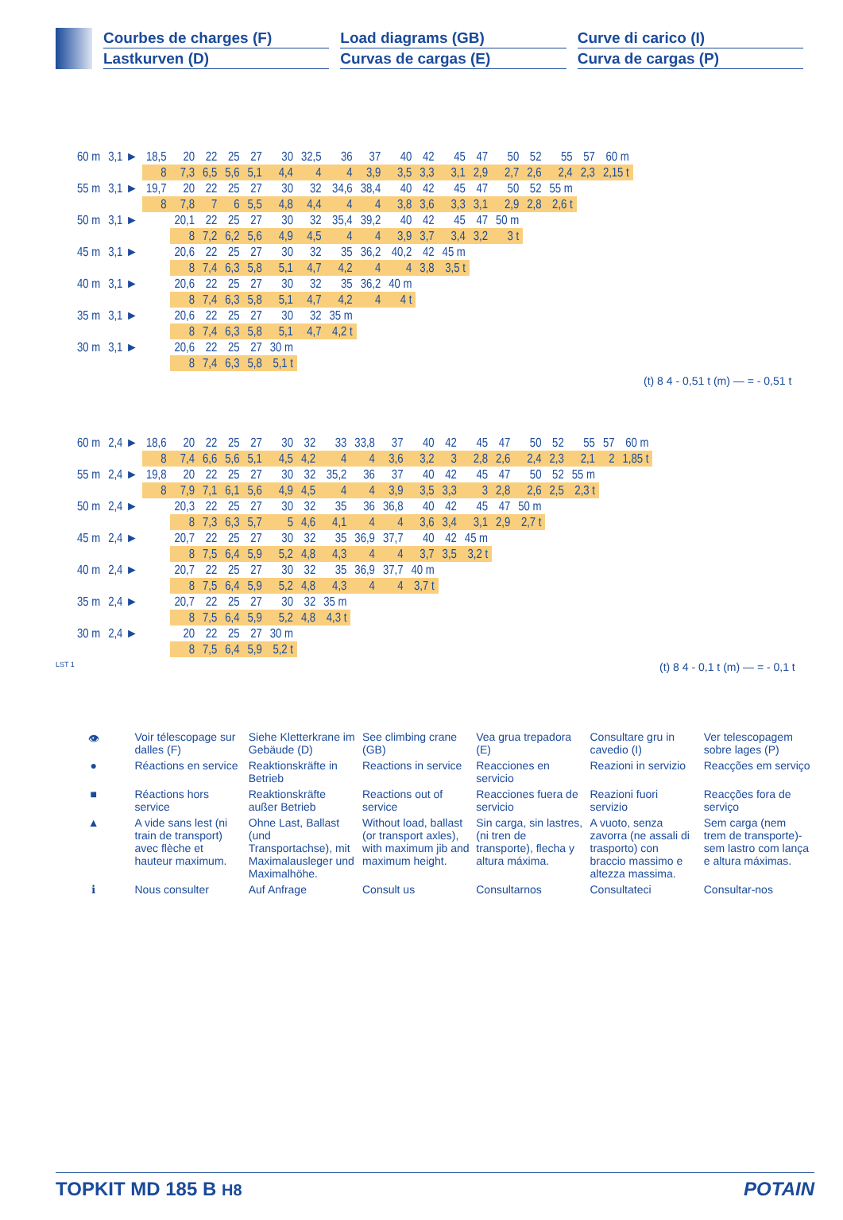Courbes de charges (F)
Lastkurven (D)
Load diagrams (GB)
Curvas de cargas (E)
Curve di carico (I)
Curva de cargas (P)
| 60 m | 3,1 ► | 18,5 | 20 | 22 | 25 | 27 | 30 | 32,5 | 36 | 37 | 40 | 42 | 45 | 47 | 50 | 52 | 55 | 57 | 60 m |
| | | 8 | 7,3 | 6,5 | 5,6 | 5,1 | 4,4 | 4 | 4 | 3,9 | 3,5 | 3,3 | 3,1 | 2,9 | 2,7 | 2,6 | 2,4 | 2,3 | 2,15 t |
| 55 m | 3,1 ► | 19,7 | 20 | 22 | 25 | 27 | 30 | 32 | 34,6 | 38,4 | 40 | 42 | 45 | 47 | 50 | 52 | 55 m | | |
| | | 8 | 7,8 | 7 | 6 | 5,5 | 4,8 | 4,4 | 4 | 4 | 3,8 | 3,6 | 3,3 | 3,1 | 2,9 | 2,8 | 2,6 t | | |
| 50 m | 3,1 ► | | 20,1 | 22 | 25 | 27 | 30 | 32 | 35,4 | 39,2 | 40 | 42 | 45 | 47 | 50 m | | | | |
| | | | 8 | 7,2 | 6,2 | 5,6 | 4,9 | 4,5 | 4 | 4 | 3,9 | 3,7 | 3,4 | 3,2 | 3 t | | | | |
| 45 m | 3,1 ► | | 20,6 | 22 | 25 | 27 | 30 | 32 | 35 | 36,2 | 40,2 | 42 | 45 m | | | | | | |
| | | | 8 | 7,4 | 6,3 | 5,8 | 5,1 | 4,7 | 4,2 | 4 | 4 | 3,8 | 3,5 t | | | | | | |
| 40 m | 3,1 ► | | 20,6 | 22 | 25 | 27 | 30 | 32 | 35 | 36,2 | 40 m | | | | | | | | |
| | | | 8 | 7,4 | 6,3 | 5,8 | 5,1 | 4,7 | 4,2 | 4 | 4 t | | | | | | | | |
| 35 m | 3,1 ► | | 20,6 | 22 | 25 | 27 | 30 | 32 | 35 m | | | | | | | | | | |
| | | | 8 | 7,4 | 6,3 | 5,8 | 5,1 | 4,7 | 4,2 t | | | | | | | | | | |
| 30 m | 3,1 ► | | 20,6 | 22 | 25 | 27 | 30 m | | | | | | | | | | | | |
| | | | 8 | 7,4 | 6,3 | 5,8 | 5,1 t | | | | | | | | | | | | |
(t) 8 4 - 0,51 t (m) — = - 0,51 t
| 60 m | 2,4 ► | 18,6 | 20 | 22 | 25 | 27 | 30 | 32 | 33 | 33,8 | 37 | 40 | 42 | 45 | 47 | 50 | 52 | 55 | 57 | 60 m |
| | | 8 | 7,4 | 6,6 | 5,6 | 5,1 | 4,5 | 4,2 | 4 | 4 | 3,6 | 3,2 | 3 | 2,8 | 2,6 | 2,4 | 2,3 | 2,1 | 2 | 1,85 t |
| 55 m | 2,4 ► | 19,8 | 20 | 22 | 25 | 27 | 30 | 32 | 35,2 | 36 | 37 | 40 | 42 | 45 | 47 | 50 | 52 | 55 m | | |
| | | 8 | 7,9 | 7,1 | 6,1 | 5,6 | 4,9 | 4,5 | 4 | 4 | 3,9 | 3,5 | 3,3 | 3 | 2,8 | 2,6 | 2,5 | 2,3 t | | |
| 50 m | 2,4 ► | | 20,3 | 22 | 25 | 27 | 30 | 32 | 35 | 36 | 36,8 | 40 | 42 | 45 | 47 | 50 m | | | | |
| | | | 8 | 7,3 | 6,3 | 5,7 | 5 | 4,6 | 4,1 | 4 | 4 | 3,6 | 3,4 | 3,1 | 2,9 | 2,7 t | | | | |
| 45 m | 2,4 ► | | 20,7 | 22 | 25 | 27 | 30 | 32 | 35 | 36,9 | 37,7 | 40 | 42 | 45 m | | | | | | |
| | | | 8 | 7,5 | 6,4 | 5,9 | 5,2 | 4,8 | 4,3 | 4 | 4 | 3,7 | 3,5 | 3,2 t | | | | | | |
| 40 m | 2,4 ► | | 20,7 | 22 | 25 | 27 | 30 | 32 | 35 | 36,9 | 37,7 | 40 m | | | | | | | | |
| | | | 8 | 7,5 | 6,4 | 5,9 | 5,2 | 4,8 | 4,3 | 4 | 4 | 3,7 t | | | | | | | | |
| 35 m | 2,4 ► | | 20,7 | 22 | 25 | 27 | 30 | 32 | 35 m | | | | | | | | | | | |
| | | | 8 | 7,5 | 6,4 | 5,9 | 5,2 | 4,8 | 4,3 t | | | | | | | | | | | |
| 30 m | 2,4 ► | | 20 | 22 | 25 | 27 | 30 m | | | | | | | | | | | | | |
| | | | 8 | 7,5 | 6,4 | 5,9 | 5,2 t | | | | | | | | | | | | | |
LST 1
(t) 8 4 - 0,1 t (m) — = - 0,1 t
| 👁 | Voir télescopage sur dalles (F) | Siehe Kletterkrane im Gebäude (D) | See climbing crane (GB) | Vea grua trepadora (E) | Consultare gru in cavedio (I) | Ver telescopagem sobre lages (P) |
| ● | Réactions en service | Reaktionskräfte in Betrieb | Reactions in service | Reacciones en servicio | Reazioni in servizio | Reacções em serviço |
| ■ | Réactions hors service | Reaktionskräfte außer Betrieb | Reactions out of service | Reacciones fuera de servicio | Reazioni fuori servizio | Reacções fora de serviço |
| ▲ | A vide sans lest (ni train de transport) avec flèche et hauteur maximum. | Ohne Last, Ballast (und Transportachse), mit Maximalausleger und Maximalhöhe. | Without load, ballast (or transport axles), with maximum jib and maximum height. | Sin carga, sin lastres, (ni tren de transporte), flecha y altura máxima. | A vuoto, senza zavorra (ne assali di trasporto) con braccio massimo e altezza massima. | Sem carga (nem trem de transporte)- sem lastro com lança e altura máximas. |
| ℹ | Nous consulter | Auf Anfrage | Consult us | Consultarnos | Consultateci | Consultar-nos |
TOPKIT MD 185 B H8 POTAIN